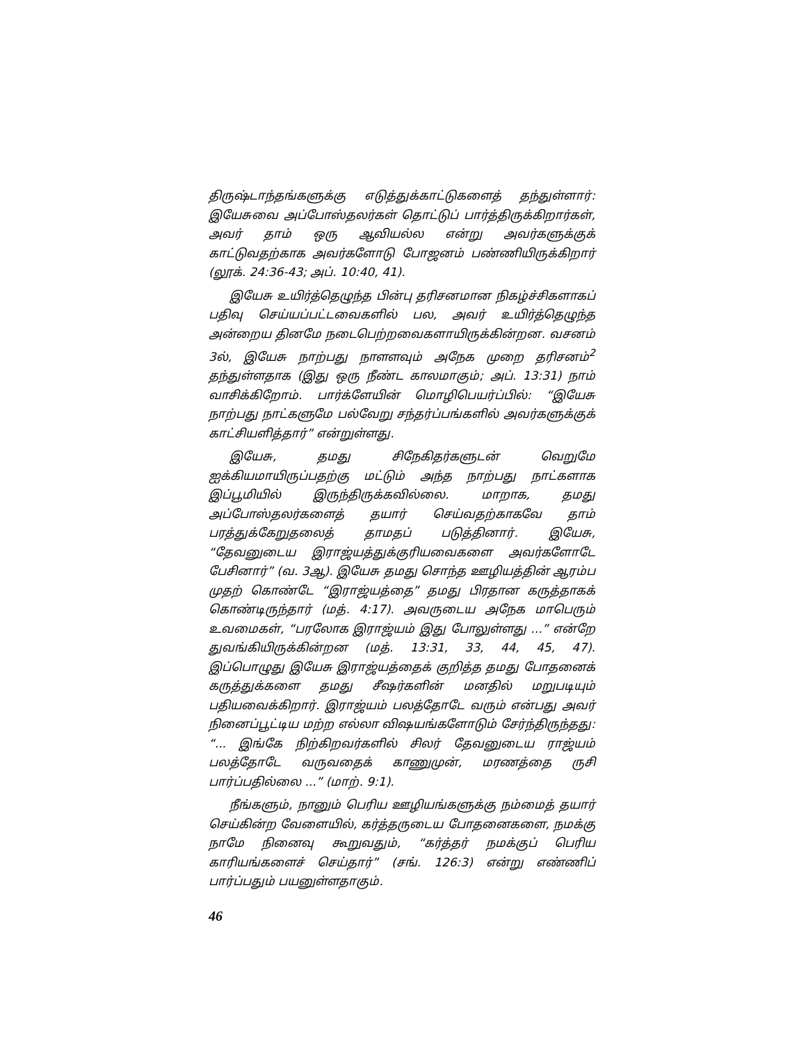திருஷ்டாந்தங்களுக்கு எடுத்துக்காட்டுகளைத் தந்துள்ளார்: இயேசுவை அப்போஸ்தலர்கள் தொட்டுப் பார்த்திருக்கிறார்கள், அவர் தாம் ஒரு ஆவியல்ல என்று அவர்களுக்குக் காட்டுவதற்காக அவர்களோடு போஜனம் பண்ணியிருக்கிறார் (லூக். 24:36-43; அப். 10:40, 41).
இயேசு உயிர்த்தெழுந்த பின்பு தரிசனமான நிகழ்ச்சிகளாகப் பதிவு செய்யப்பட்டவைகளில் பல, அவர் உயிர்த்தெழுந்த அன்றைய தினமே நடைபெற்றவைகளாயிருக்கின்றன. வசனம் 3ல், இயேசு நாற்பது நாளளவும் அநேக முறை தரிசனம்<sup>2</sup> தந்துள்ளதாக (இது ஒரு நீண்ட காலமாகும்; அப். 13:31) நாம் வாசிக்கிறோம். பார்க்ளேயின் மொழிபெயர்ப்பில்: “இயேசு நாற்பது நாட்களுமே பல்வேறு சந்தர்ப்பங்களில் அவர்களுக்குக் காட்சியளித்தார்” என்றுள்ளது.
இயேசு, தமது சிநேகிதர்களுடன் வெறுமே ஐக்கியமாயிருப்பதற்கு மட்டும் அந்த நாற்பது நாட்களாக இப்பூமியில் இருந்திருக்கவில்லை. மாறாக, தமது அப்போஸ்தலர்களைத் தயார் செய்வதற்காகவே தாம் பரத்துக்கேறுதலைத் தாமதப் படுத்தினார். இயேசு, “தேவனுடைய இராஜ்யத்துக்குரியவைகளை அவர்களோடே பேசினார்” (வ. 3ஆ). இயேசு தமது சொந்த ஊழியத்தின் ஆரம்ப முதற் கொண்டே “இராஜ்யத்தை” தமது பிரதான கருத்தாகக் கொண்டிருந்தார் (மத். 4:17). அவருடைய அநேக மாபெரும் உவமைகள், “பரலோக இராஜ்யம் இது போலுள்ளது ...” என்றே துவங்கியிருக்கின்றன (மத். 13:31, 33, 44, 45, 47). இப்பொழுது இயேசு இராஜ்யத்தைக் குறித்த தமது போதனைக் கருத்துக்களை தமது சீஷர்களின் மனதில் மறுபடியும் பதியவைக்கிறார். இராஜ்யம் பலத்தோடே வரும் என்பது அவர் நினைப்பூட்டிய மற்ற எல்லா விஷயங்களோடும் சேர்ந்திருந்தது: “... இங்கே நிற்கிறவர்களில் சிலர் தேவனுடைய ராஜ்யம் பலத்தோடே வருவதைக் காணுமுன், மரணத்தை ருசி பார்ப்பதில்லை ...” (மாற். 9:1).
நீங்களும், நானும் பெரிய ஊழியங்களுக்கு நம்மைத் தயார் செய்கின்ற வேளையில், கர்த்தருடைய போதனைகளை, நமக்கு நாமே நினைவு கூறுவதும், “கர்த்தர் நமக்குப் பெரிய காரியங்களைச் செய்தார்” (சங். 126:3) என்று எண்ணிப் பார்ப்பதும் பயனுள்ளதாகும்.
46